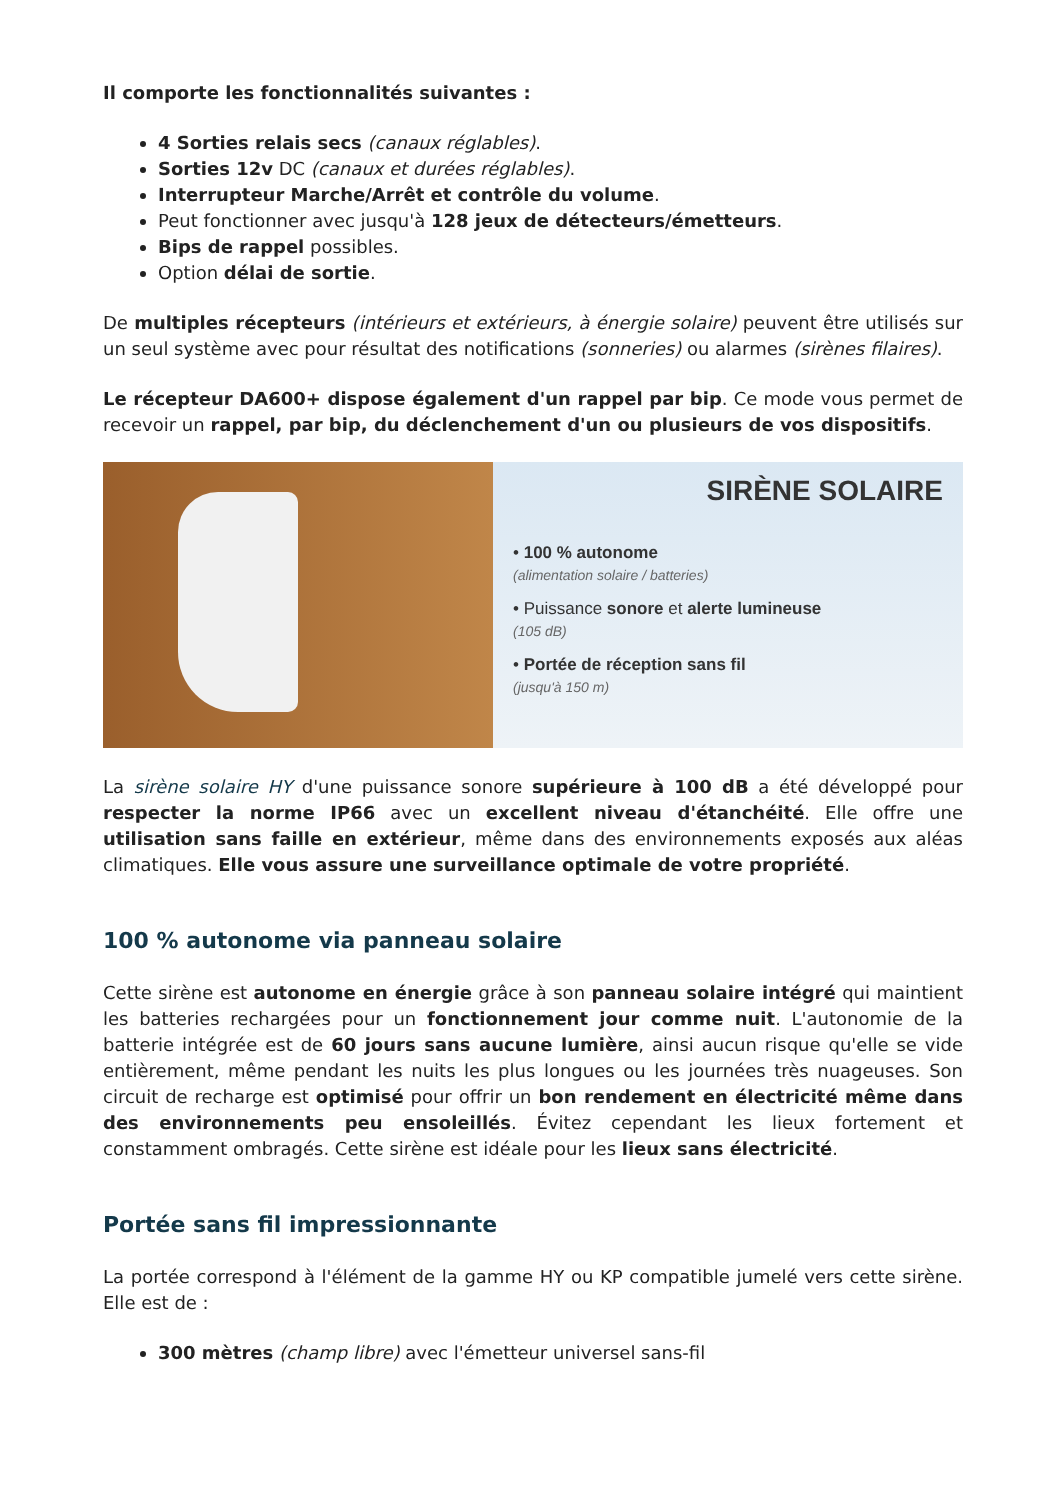Il comporte les fonctionnalités suivantes :
4 Sorties relais secs (canaux réglables).
Sorties 12v DC (canaux et durées réglables).
Interrupteur Marche/Arrêt et contrôle du volume.
Peut fonctionner avec jusqu'à 128 jeux de détecteurs/émetteurs.
Bips de rappel possibles.
Option délai de sortie.
De multiples récepteurs (intérieurs et extérieurs, à énergie solaire) peuvent être utilisés sur un seul système avec pour résultat des notifications (sonneries) ou alarmes (sirènes filaires).
Le récepteur DA600+ dispose également d'un rappel par bip. Ce mode vous permet de recevoir un rappel, par bip, du déclenchement d'un ou plusieurs de vos dispositifs.
SIRÈNE SOLAIRE
• 100 % autonome
(alimentation solaire / batteries)
• Puissance sonore et alerte lumineuse
(105 dB)
• Portée de réception sans fil
(jusqu'à 150 m)
La sirène solaire HY d'une puissance sonore supérieure à 100 dB a été développé pour respecter la norme IP66 avec un excellent niveau d'étanchéité. Elle offre une utilisation sans faille en extérieur, même dans des environnements exposés aux aléas climatiques. Elle vous assure une surveillance optimale de votre propriété.
100 % autonome via panneau solaire
Cette sirène est autonome en énergie grâce à son panneau solaire intégré qui maintient les batteries rechargées pour un fonctionnement jour comme nuit. L'autonomie de la batterie intégrée est de 60 jours sans aucune lumière, ainsi aucun risque qu'elle se vide entièrement, même pendant les nuits les plus longues ou les journées très nuageuses. Son circuit de recharge est optimisé pour offrir un bon rendement en électricité même dans des environnements peu ensoleillés. Évitez cependant les lieux fortement et constamment ombragés. Cette sirène est idéale pour les lieux sans électricité.
Portée sans fil impressionnante
La portée correspond à l'élément de la gamme HY ou KP compatible jumelé vers cette sirène. Elle est de :
300 mètres (champ libre) avec l'émetteur universel sans-fil